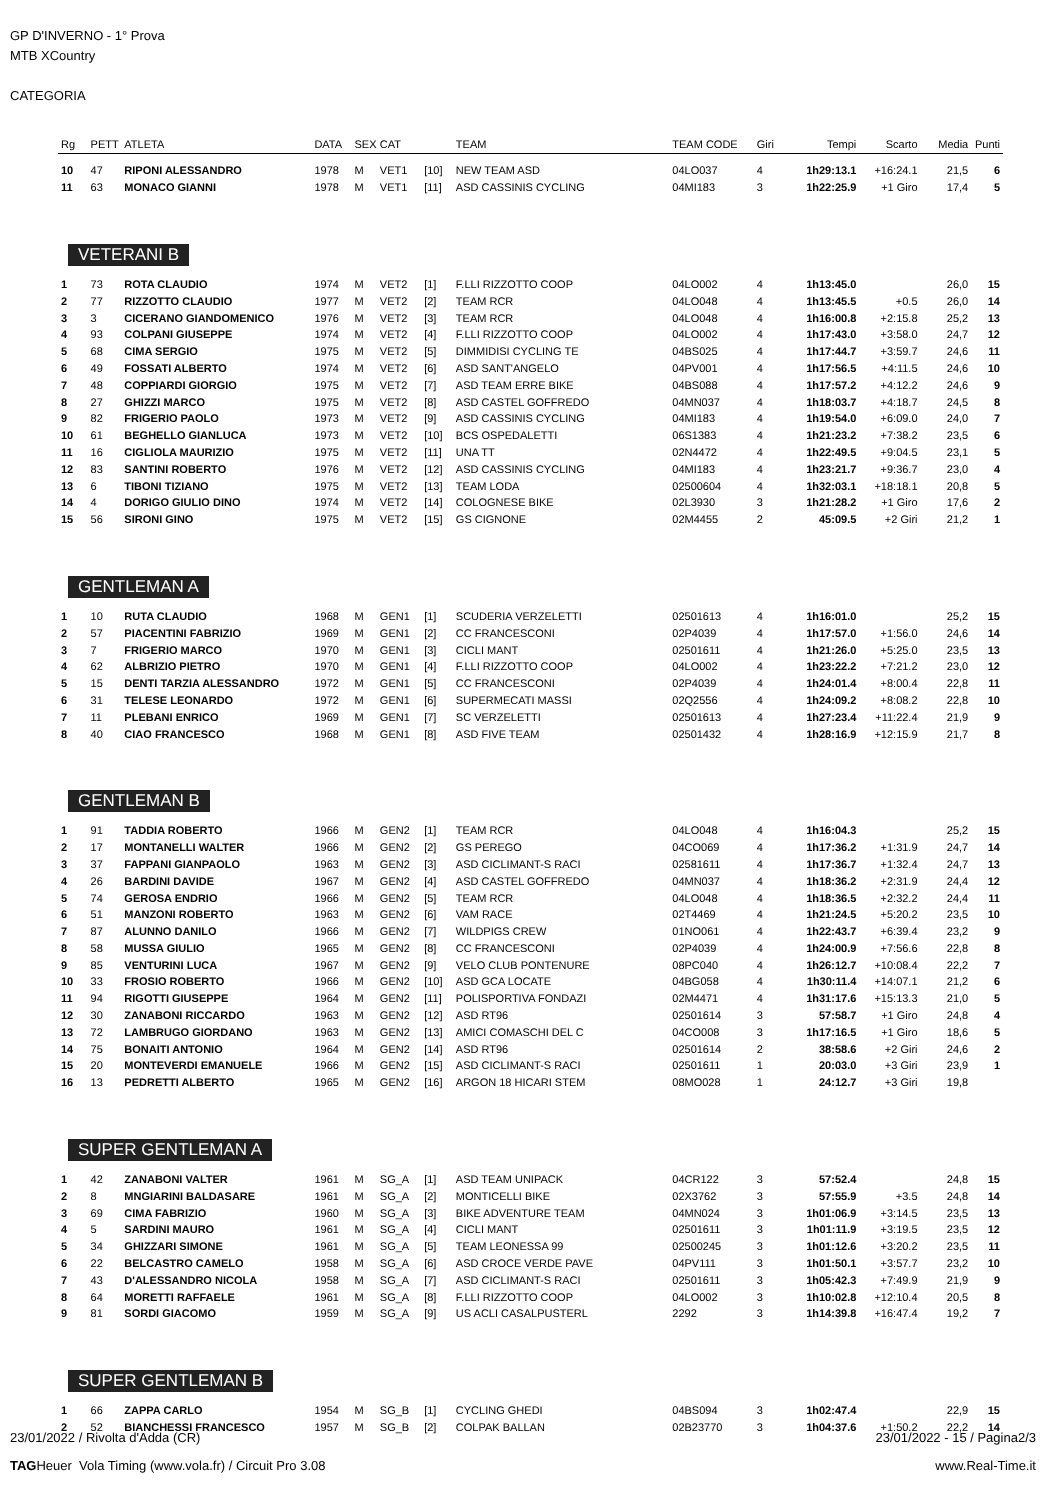GP D'INVERNO - 1° Prova
MTB XCountry
CATEGORIA
| Rg | PETT | ATLETA | DATA | SEX | CAT | | TEAM | TEAM CODE | Giri | Tempi | Scarto | Media | Punti |
| --- | --- | --- | --- | --- | --- | --- | --- | --- | --- | --- | --- | --- | --- |
| 10 | 47 | RIPONI ALESSANDRO | 1978 | M | VET1 | [10] | NEW TEAM ASD | 04LO037 | 4 | 1h29:13.1 | +16:24.1 | 21,5 | 6 |
| 11 | 63 | MONACO GIANNI | 1978 | M | VET1 | [11] | ASD CASSINIS CYCLING | 04MI183 | 3 | 1h22:25.9 | +1 Giro | 17,4 | 5 |
VETERANI B
| 1 | 73 | ROTA CLAUDIO | 1974 | M | VET2 | [1] | F.LLI RIZZOTTO COOP | 04LO002 | 4 | 1h13:45.0 | | 26,0 | 15 |
| 2 | 77 | RIZZOTTO CLAUDIO | 1977 | M | VET2 | [2] | TEAM RCR | 04LO048 | 4 | 1h13:45.5 | +0.5 | 26,0 | 14 |
| 3 | 3 | CICERANO GIANDOMENICO | 1976 | M | VET2 | [3] | TEAM RCR | 04LO048 | 4 | 1h16:00.8 | +2:15.8 | 25,2 | 13 |
| 4 | 93 | COLPANI GIUSEPPE | 1974 | M | VET2 | [4] | F.LLI RIZZOTTO COOP | 04LO002 | 4 | 1h17:43.0 | +3:58.0 | 24,7 | 12 |
| 5 | 68 | CIMA SERGIO | 1975 | M | VET2 | [5] | DIMMIDISI CYCLING TE | 04BS025 | 4 | 1h17:44.7 | +3:59.7 | 24,6 | 11 |
| 6 | 49 | FOSSATI ALBERTO | 1974 | M | VET2 | [6] | ASD SANT'ANGELO | 04PV001 | 4 | 1h17:56.5 | +4:11.5 | 24,6 | 10 |
| 7 | 48 | COPPIARDI GIORGIO | 1975 | M | VET2 | [7] | ASD TEAM ERRE BIKE | 04BS088 | 4 | 1h17:57.2 | +4:12.2 | 24,6 | 9 |
| 8 | 27 | GHIZZI MARCO | 1975 | M | VET2 | [8] | ASD CASTEL GOFFREDO | 04MN037 | 4 | 1h18:03.7 | +4:18.7 | 24,5 | 8 |
| 9 | 82 | FRIGERIO PAOLO | 1973 | M | VET2 | [9] | ASD CASSINIS CYCLING | 04MI183 | 4 | 1h19:54.0 | +6:09.0 | 24,0 | 7 |
| 10 | 61 | BEGHELLO GIANLUCA | 1973 | M | VET2 | [10] | BCS OSPEDALETTI | 06S1383 | 4 | 1h21:23.2 | +7:38.2 | 23,5 | 6 |
| 11 | 16 | CIGLIOLA MAURIZIO | 1975 | M | VET2 | [11] | UNA TT | 02N4472 | 4 | 1h22:49.5 | +9:04.5 | 23,1 | 5 |
| 12 | 83 | SANTINI ROBERTO | 1976 | M | VET2 | [12] | ASD CASSINIS CYCLING | 04MI183 | 4 | 1h23:21.7 | +9:36.7 | 23,0 | 4 |
| 13 | 6 | TIBONI TIZIANO | 1975 | M | VET2 | [13] | TEAM LODA | 02500604 | 4 | 1h32:03.1 | +18:18.1 | 20,8 | 5 |
| 14 | 4 | DORIGO GIULIO DINO | 1974 | M | VET2 | [14] | COLOGNESE BIKE | 02L3930 | 3 | 1h21:28.2 | +1 Giro | 17,6 | 2 |
| 15 | 56 | SIRONI GINO | 1975 | M | VET2 | [15] | GS CIGNONE | 02M4455 | 2 | 45:09.5 | +2 Giri | 21,2 | 1 |
GENTLEMAN A
| 1 | 10 | RUTA CLAUDIO | 1968 | M | GEN1 | [1] | SCUDERIA VERZELETTI | 02501613 | 4 | 1h16:01.0 | | 25,2 | 15 |
| 2 | 57 | PIACENTINI FABRIZIO | 1969 | M | GEN1 | [2] | CC FRANCESCONI | 02P4039 | 4 | 1h17:57.0 | +1:56.0 | 24,6 | 14 |
| 3 | 7 | FRIGERIO MARCO | 1970 | M | GEN1 | [3] | CICLI MANT | 02501611 | 4 | 1h21:26.0 | +5:25.0 | 23,5 | 13 |
| 4 | 62 | ALBRIZIO PIETRO | 1970 | M | GEN1 | [4] | F.LLI RIZZOTTO COOP | 04LO002 | 4 | 1h23:22.2 | +7:21.2 | 23,0 | 12 |
| 5 | 15 | DENTI TARZIA ALESSANDRO | 1972 | M | GEN1 | [5] | CC FRANCESCONI | 02P4039 | 4 | 1h24:01.4 | +8:00.4 | 22,8 | 11 |
| 6 | 31 | TELESE LEONARDO | 1972 | M | GEN1 | [6] | SUPERMECATI MASSI | 02Q2556 | 4 | 1h24:09.2 | +8:08.2 | 22,8 | 10 |
| 7 | 11 | PLEBANI ENRICO | 1969 | M | GEN1 | [7] | SC VERZELETTI | 02501613 | 4 | 1h27:23.4 | +11:22.4 | 21,9 | 9 |
| 8 | 40 | CIAO FRANCESCO | 1968 | M | GEN1 | [8] | ASD FIVE TEAM | 02501432 | 4 | 1h28:16.9 | +12:15.9 | 21,7 | 8 |
GENTLEMAN B
| 1 | 91 | TADDIA ROBERTO | 1966 | M | GEN2 | [1] | TEAM RCR | 04LO048 | 4 | 1h16:04.3 | | 25,2 | 15 |
| 2 | 17 | MONTANELLI WALTER | 1966 | M | GEN2 | [2] | GS PEREGO | 04CO069 | 4 | 1h17:36.2 | +1:31.9 | 24,7 | 14 |
| 3 | 37 | FAPPANI GIANPAOLO | 1963 | M | GEN2 | [3] | ASD CICLIMANT-S RACI | 02581611 | 4 | 1h17:36.7 | +1:32.4 | 24,7 | 13 |
| 4 | 26 | BARDINI DAVIDE | 1967 | M | GEN2 | [4] | ASD CASTEL GOFFREDO | 04MN037 | 4 | 1h18:36.2 | +2:31.9 | 24,4 | 12 |
| 5 | 74 | GEROSA ENDRIO | 1966 | M | GEN2 | [5] | TEAM RCR | 04LO048 | 4 | 1h18:36.5 | +2:32.2 | 24,4 | 11 |
| 6 | 51 | MANZONI ROBERTO | 1963 | M | GEN2 | [6] | VAM RACE | 02T4469 | 4 | 1h21:24.5 | +5:20.2 | 23,5 | 10 |
| 7 | 87 | ALUNNO DANILO | 1966 | M | GEN2 | [7] | WILDPIGS CREW | 01NO061 | 4 | 1h22:43.7 | +6:39.4 | 23,2 | 9 |
| 8 | 58 | MUSSA GIULIO | 1965 | M | GEN2 | [8] | CC FRANCESCONI | 02P4039 | 4 | 1h24:00.9 | +7:56.6 | 22,8 | 8 |
| 9 | 85 | VENTURINI LUCA | 1967 | M | GEN2 | [9] | VELO CLUB PONTENURE | 08PC040 | 4 | 1h26:12.7 | +10:08.4 | 22,2 | 7 |
| 10 | 33 | FROSIO ROBERTO | 1966 | M | GEN2 | [10] | ASD GCA LOCATE | 04BG058 | 4 | 1h30:11.4 | +14:07.1 | 21,2 | 6 |
| 11 | 94 | RIGOTTI GIUSEPPE | 1964 | M | GEN2 | [11] | POLISPORTIVA FONDAZI | 02M4471 | 4 | 1h31:17.6 | +15:13.3 | 21,0 | 5 |
| 12 | 30 | ZANABONI RICCARDO | 1963 | M | GEN2 | [12] | ASD RT96 | 02501614 | 3 | 57:58.7 | +1 Giro | 24,8 | 4 |
| 13 | 72 | LAMBRUGO GIORDANO | 1963 | M | GEN2 | [13] | AMICI COMASCHI DEL C | 04CO008 | 3 | 1h17:16.5 | +1 Giro | 18,6 | 5 |
| 14 | 75 | BONAITI ANTONIO | 1964 | M | GEN2 | [14] | ASD RT96 | 02501614 | 2 | 38:58.6 | +2 Giri | 24,6 | 2 |
| 15 | 20 | MONTEVERDI EMANUELE | 1966 | M | GEN2 | [15] | ASD CICLIMANT-S RACI | 02501611 | 1 | 20:03.0 | +3 Giri | 23,9 | 1 |
| 16 | 13 | PEDRETTI ALBERTO | 1965 | M | GEN2 | [16] | ARGON 18 HICARI STEM | 08MO028 | 1 | 24:12.7 | +3 Giri | 19,8 | |
SUPER GENTLEMAN A
| 1 | 42 | ZANABONI VALTER | 1961 | M | SG_A | [1] | ASD TEAM UNIPACK | 04CR122 | 3 | 57:52.4 | | 24,8 | 15 |
| 2 | 8 | MNGIARINI BALDASARE | 1961 | M | SG_A | [2] | MONTICELLI BIKE | 02X3762 | 3 | 57:55.9 | +3.5 | 24,8 | 14 |
| 3 | 69 | CIMA FABRIZIO | 1960 | M | SG_A | [3] | BIKE ADVENTURE TEAM | 04MN024 | 3 | 1h01:06.9 | +3:14.5 | 23,5 | 13 |
| 4 | 5 | SARDINI MAURO | 1961 | M | SG_A | [4] | CICLI MANT | 02501611 | 3 | 1h01:11.9 | +3:19.5 | 23,5 | 12 |
| 5 | 34 | GHIZZARI SIMONE | 1961 | M | SG_A | [5] | TEAM LEONESSA 99 | 02500245 | 3 | 1h01:12.6 | +3:20.2 | 23,5 | 11 |
| 6 | 22 | BELCASTRO CAMELO | 1958 | M | SG_A | [6] | ASD CROCE VERDE PAVE | 04PV111 | 3 | 1h01:50.1 | +3:57.7 | 23,2 | 10 |
| 7 | 43 | D'ALESSANDRO NICOLA | 1958 | M | SG_A | [7] | ASD CICLIMANT-S RACI | 02501611 | 3 | 1h05:42.3 | +7:49.9 | 21,9 | 9 |
| 8 | 64 | MORETTI RAFFAELE | 1961 | M | SG_A | [8] | F.LLI RIZZOTTO COOP | 04LO002 | 3 | 1h10:02.8 | +12:10.4 | 20,5 | 8 |
| 9 | 81 | SORDI GIACOMO | 1959 | M | SG_A | [9] | US ACLI CASALPUSTERL | 2292 | 3 | 1h14:39.8 | +16:47.4 | 19,2 | 7 |
SUPER GENTLEMAN B
| 1 | 66 | ZAPPA CARLO | 1954 | M | SG_B | [1] | CYCLING GHEDI | 04BS094 | 3 | 1h02:47.4 | | 22,9 | 15 |
| 2 | 52 | BIANCHESSI FRANCESCO | 1957 | M | SG_B | [2] | COLPAK BALLAN | 02B23770 | 3 | 1h04:37.6 | +1:50.2 | 22,2 | 14 |
23/01/2022 / Rivolta d'Adda (CR) 23/01/2022 - 15 / Pagina2/3
TAGHeuer Vola Timing (www.vola.fr) / Circuit Pro 3.08 www.Real-Time.it